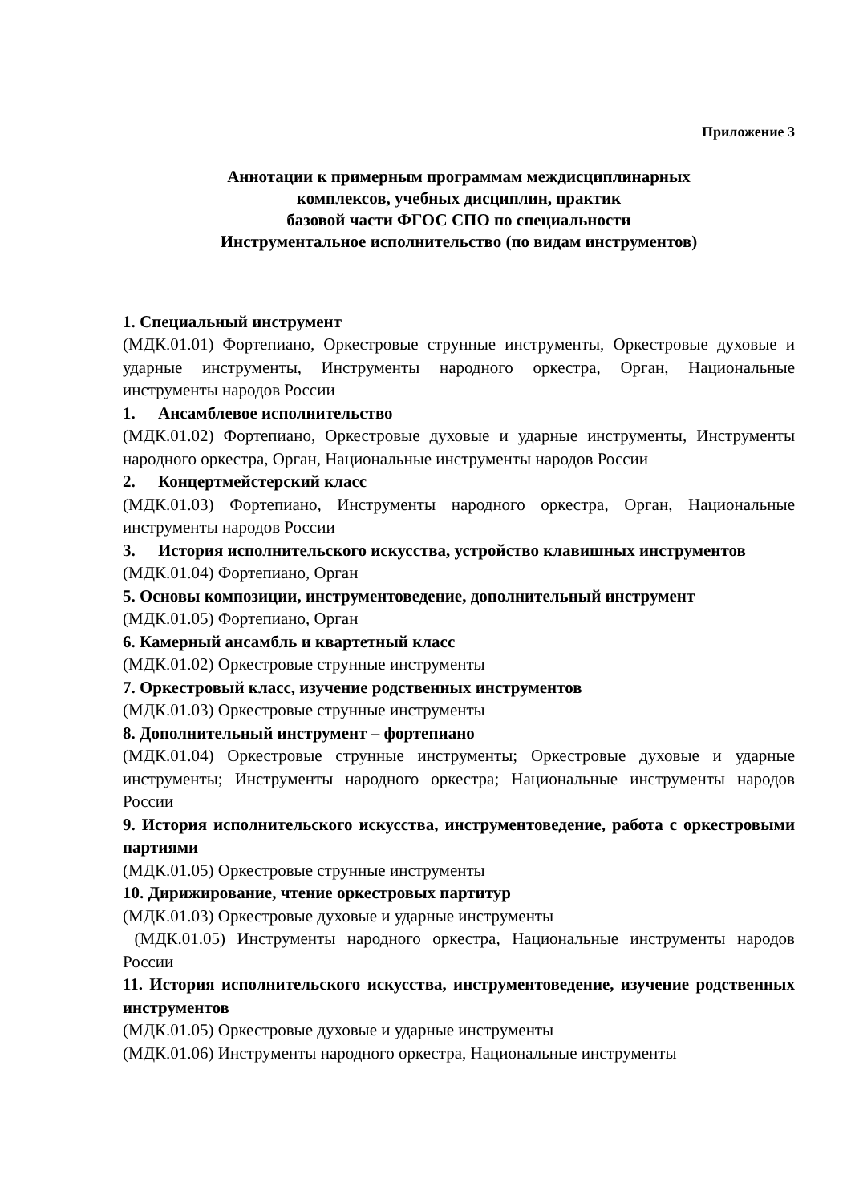Приложение 3
Аннотации к примерным программам междисциплинарных
комплексов, учебных дисциплин, практик
базовой части ФГОС СПО по специальности
Инструментальное исполнительство (по видам инструментов)
1. Специальный инструмент
(МДК.01.01) Фортепиано, Оркестровые струнные инструменты, Оркестровые духовые и ударные инструменты, Инструменты народного оркестра, Орган, Национальные инструменты народов России
1. Ансамблевое исполнительство
(МДК.01.02) Фортепиано, Оркестровые духовые и ударные инструменты, Инструменты народного оркестра, Орган, Национальные инструменты народов России
2. Концертмейстерский класс
(МДК.01.03) Фортепиано, Инструменты народного оркестра, Орган, Национальные инструменты народов России
3. История исполнительского искусства, устройство клавишных инструментов
(МДК.01.04) Фортепиано, Орган
5. Основы композиции, инструментоведение, дополнительный инструмент
(МДК.01.05) Фортепиано, Орган
6. Камерный ансамбль и квартетный класс
(МДК.01.02) Оркестровые струнные инструменты
7. Оркестровый класс, изучение родственных инструментов
(МДК.01.03) Оркестровые струнные инструменты
8. Дополнительный инструмент – фортепиано
(МДК.01.04) Оркестровые струнные инструменты; Оркестровые духовые и ударные инструменты; Инструменты народного оркестра; Национальные инструменты народов России
9. История исполнительского искусства, инструментоведение, работа с оркестровыми партиями
(МДК.01.05) Оркестровые струнные инструменты
10. Дирижирование, чтение оркестровых партитур
(МДК.01.03) Оркестровые духовые и ударные инструменты
(МДК.01.05) Инструменты народного оркестра, Национальные инструменты народов России
11. История исполнительского искусства, инструментоведение, изучение родственных инструментов
(МДК.01.05) Оркестровые духовые и ударные инструменты
(МДК.01.06) Инструменты народного оркестра, Национальные инструменты